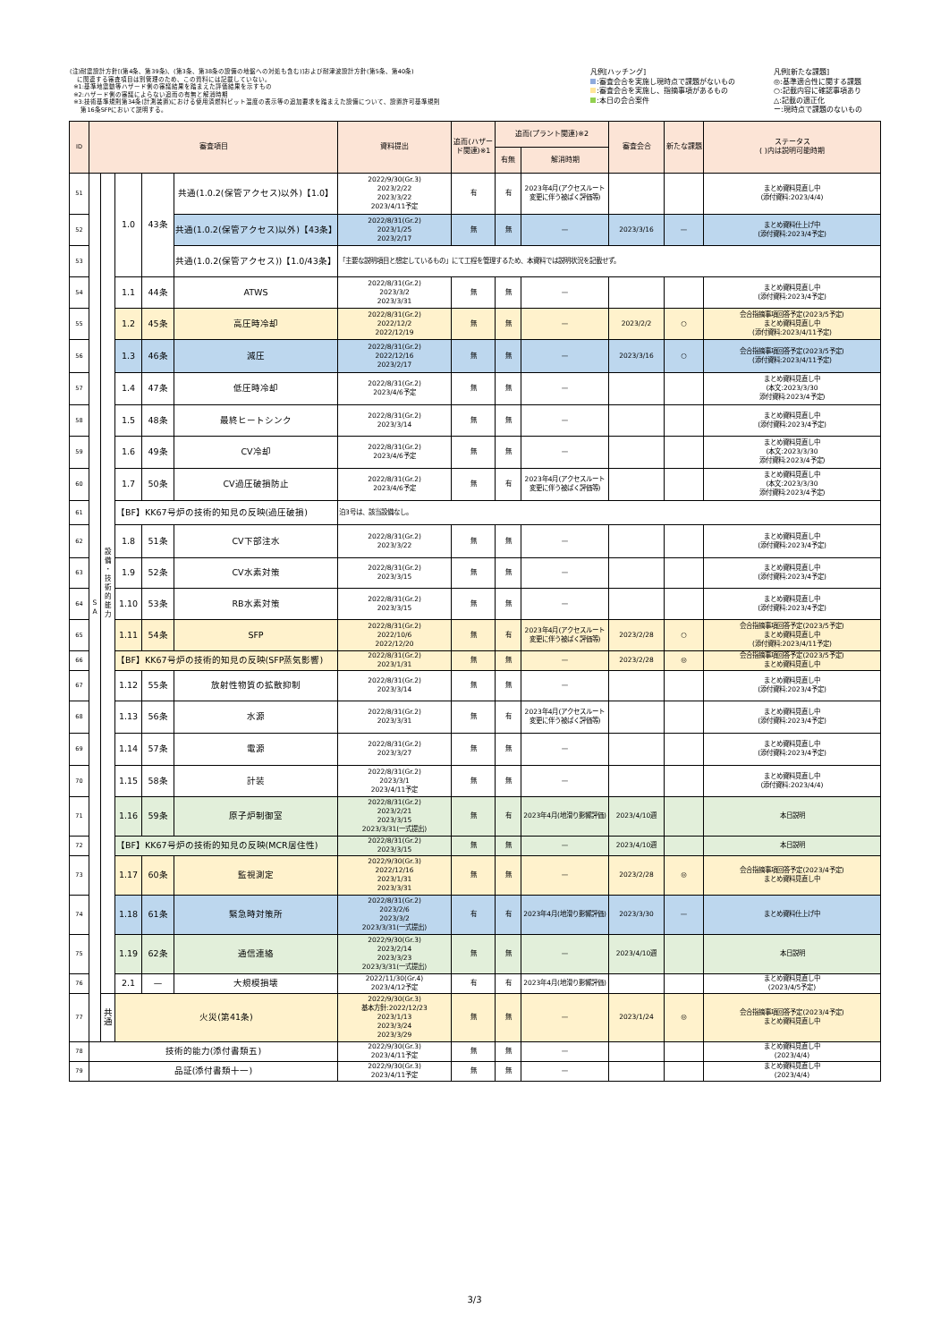(注)耐震設計方針[(第4条、第39条)、(第3条、第38条の設備の地盤への対処も含む)]および耐津波設計方針(第5条、第40条)
に関連する審査項目は別管理のため、この資料には記載していない。
※1:基準地震動等ハザード側の審議結果を踏まえた評価結果を示すもの
※2:ハザード側の審議によらない追而の有無と解消時期
※3:技術基準規則第34条(計測装置)における使用済燃料ピット温度の表示等の追加要求を踏まえた設備について、設置許可基準規則
第16条SFPにおいて説明する。
凡例[ハッチング]
:審査会合を実施し現時点で課題がないもの
:審査会合を実施し、指摘事項があるもの
:本日の会合案件
凡例[新たな課題]
◎:基準適合性に関する課題
○:記載内容に確認事項あり
△:記載の適正化
ー:現時点で課題のないもの
| ID | 審査項目 | | | | | 資料提出 | 追而(ハザード関連)※1 | 追而(プラント関連)※2 | | 審査会合 | 新たな課題 | ステータス ( )内は説明可能時期 |
| --- | --- | --- | --- | --- | --- | --- | --- | --- | --- | --- | --- | --- |
| | | | | | | | | 有無 | 解消時期 | | | |
| 51 | S A | 設 備 ・ 技 術 的 能 力 | 1.0 | 43条 | 共通(1.0.2(保管アクセス)以外)【1.0】 | 2022/9/30(Gr.3) 2023/2/22 2023/3/22 2023/4/11予定 | 有 | 有 | 2023年4月(アクセスルート変更に伴う被ばく評価等) | | | まとめ資料見直し中 (添付資料:2023/4/4) |
| 52 | | | | | 共通(1.0.2(保管アクセス)以外)【43条】 | 2022/8/31(Gr.2) 2023/1/25 2023/2/17 | 無 | 無 | — | 2023/3/16 | — | まとめ資料仕上げ中 (添付資料:2023/4予定) |
| 53 | | | | | 共通(1.0.2(保管アクセス))【1.0/43条】 | 「主要な説明項目と想定しているもの」にて工程を管理するため、本資料では説明状況を記載せず。 | | | | | | |
| 54 | | | 1.1 | 44条 | ATWS | 2022/8/31(Gr.2) 2023/3/2 2023/3/31 | 無 | 無 | — | | | まとめ資料見直し中 (添付資料:2023/4予定) |
| 55 | | | 1.2 | 45条 | 高圧時冷却 | 2022/8/31(Gr.2) 2022/12/2 2022/12/19 | 無 | 無 | — | 2023/2/2 | ○ | 会合指摘事項回答予定(2023/5予定) まとめ資料見直し中 (添付資料:2023/4/11予定) |
| 56 | | | 1.3 | 46条 | 減圧 | 2022/8/31(Gr.2) 2022/12/16 2023/2/17 | 無 | 無 | — | 2023/3/16 | ○ | 会合指摘事項回答予定(2023/5予定) (添付資料:2023/4/11予定) |
| 57 | | | 1.4 | 47条 | 低圧時冷却 | 2022/8/31(Gr.2) 2023/4/6予定 | 無 | 無 | — | | | まとめ資料見直し中 (本文:2023/3/30 添付資料:2023/4予定) |
| 58 | | | 1.5 | 48条 | 最終ヒートシンク | 2022/8/31(Gr.2) 2023/3/14 | 無 | 無 | — | | | まとめ資料見直し中 (添付資料:2023/4予定) |
| 59 | | | 1.6 | 49条 | CV冷却 | 2022/8/31(Gr.2) 2023/4/6予定 | 無 | 無 | — | | | まとめ資料見直し中 (本文:2023/3/30 添付資料:2023/4予定) |
| 60 | | | 1.7 | 50条 | CV過圧破損防止 | 2022/8/31(Gr.2) 2023/4/6予定 | 無 | 有 | 2023年4月(アクセスルート変更に伴う被ばく評価等) | | | まとめ資料見直し中 (本文:2023/3/30 添付資料:2023/4予定) |
| 61 | | | 【BF】KK67号炉の技術的知見の反映(過圧破損) | | | 泊3号は、該当設備なし。 | | | | | | |
| 62 | | | 1.8 | 51条 | CV下部注水 | 2022/8/31(Gr.2) 2023/3/22 | 無 | 無 | — | | | まとめ資料見直し中 (添付資料:2023/4予定) |
| 63 | | | 1.9 | 52条 | CV水素対策 | 2022/8/31(Gr.2) 2023/3/15 | 無 | 無 | — | | | まとめ資料見直し中 (添付資料:2023/4予定) |
| 64 | | | 1.10 | 53条 | RB水素対策 | 2022/8/31(Gr.2) 2023/3/15 | 無 | 無 | — | | | まとめ資料見直し中 (添付資料:2023/4予定) |
| 65 | | | 1.11 | 54条 | SFP | 2022/8/31(Gr.2) 2022/10/6 2022/12/20 | 無 | 有 | 2023年4月(アクセスルート変更に伴う被ばく評価等) | 2023/2/28 | ○ | 会合指摘事項回答予定(2023/5予定) まとめ資料見直し中 (添付資料:2023/4/11予定) |
| 66 | | | 【BF】KK67号炉の技術的知見の反映(SFP蒸気影響) | | | 2022/8/31(Gr.2) 2023/1/31 | 無 | 無 | — | 2023/2/28 | ◎ | 会合指摘事項回答予定(2023/5予定) まとめ資料見直し中 |
| 67 | | | 1.12 | 55条 | 放射性物質の拡散抑制 | 2022/8/31(Gr.2) 2023/3/14 | 無 | 無 | — | | | まとめ資料見直し中 (添付資料:2023/4予定) |
| 68 | | | 1.13 | 56条 | 水源 | 2022/8/31(Gr.2) 2023/3/31 | 無 | 有 | 2023年4月(アクセスルート変更に伴う被ばく評価等) | | | まとめ資料見直し中 (添付資料:2023/4予定) |
| 69 | | | 1.14 | 57条 | 電源 | 2022/8/31(Gr.2) 2023/3/27 | 無 | 無 | — | | | まとめ資料見直し中 (添付資料:2023/4予定) |
| 70 | | | 1.15 | 58条 | 計装 | 2022/8/31(Gr.2) 2023/3/1 2023/4/11予定 | 無 | 無 | — | | | まとめ資料見直し中 (添付資料:2023/4/4) |
| 71 | | | 1.16 | 59条 | 原子炉制御室 | 2022/8/31(Gr.2) 2023/2/21 2023/3/15 2023/3/31(一式提出) | 無 | 有 | 2023年4月(地滑り影響評価) | 2023/4/10週 | | 本日説明 |
| 72 | | | 【BF】KK67号炉の技術的知見の反映(MCR居住性) | | | 2022/8/31(Gr.2) 2023/3/15 | 無 | 無 | — | 2023/4/10週 | | 本日説明 |
| 73 | | | 1.17 | 60条 | 監視測定 | 2022/9/30(Gr.3) 2022/12/16 2023/1/31 2023/3/31 | 無 | 無 | — | 2023/2/28 | ◎ | 会合指摘事項回答予定(2023/4予定) まとめ資料見直し中 |
| 74 | | | 1.18 | 61条 | 緊急時対策所 | 2022/8/31(Gr.2) 2023/2/6 2023/3/2 2023/3/31(一式提出) | 有 | 有 | 2023年4月(地滑り影響評価) | 2023/3/30 | — | まとめ資料仕上げ中 |
| 75 | | | 1.19 | 62条 | 通信連絡 | 2022/9/30(Gr.3) 2023/2/14 2023/3/23 2023/3/31(一式提出) | 無 | 無 | — | 2023/4/10週 | | 本日説明 |
| 76 | | | 2.1 | — | 大規模損壊 | 2022/11/30(Gr.4) 2023/4/12予定 | 有 | 有 | 2023年4月(地滑り影響評価) | | | まとめ資料見直し中 (2023/4/5予定) |
| 77 | | 共 通 | 火災(第41条) | | | 2022/9/30(Gr.3) 基本方針:2022/12/23 2023/1/13 2023/3/24 2023/3/29 | 無 | 無 | — | 2023/1/24 | ◎ | 会合指摘事項回答予定(2023/4予定) まとめ資料見直し中 |
| 78 | 技術的能力(添付書類五) | | | | | 2022/9/30(Gr.3) 2023/4/11予定 | 無 | 無 | — | | | まとめ資料見直し中 (2023/4/4) |
| 79 | 品証(添付書類十一) | | | | | 2022/9/30(Gr.3) 2023/4/11予定 | 無 | 無 | — | | | まとめ資料見直し中 (2023/4/4) |
3/3